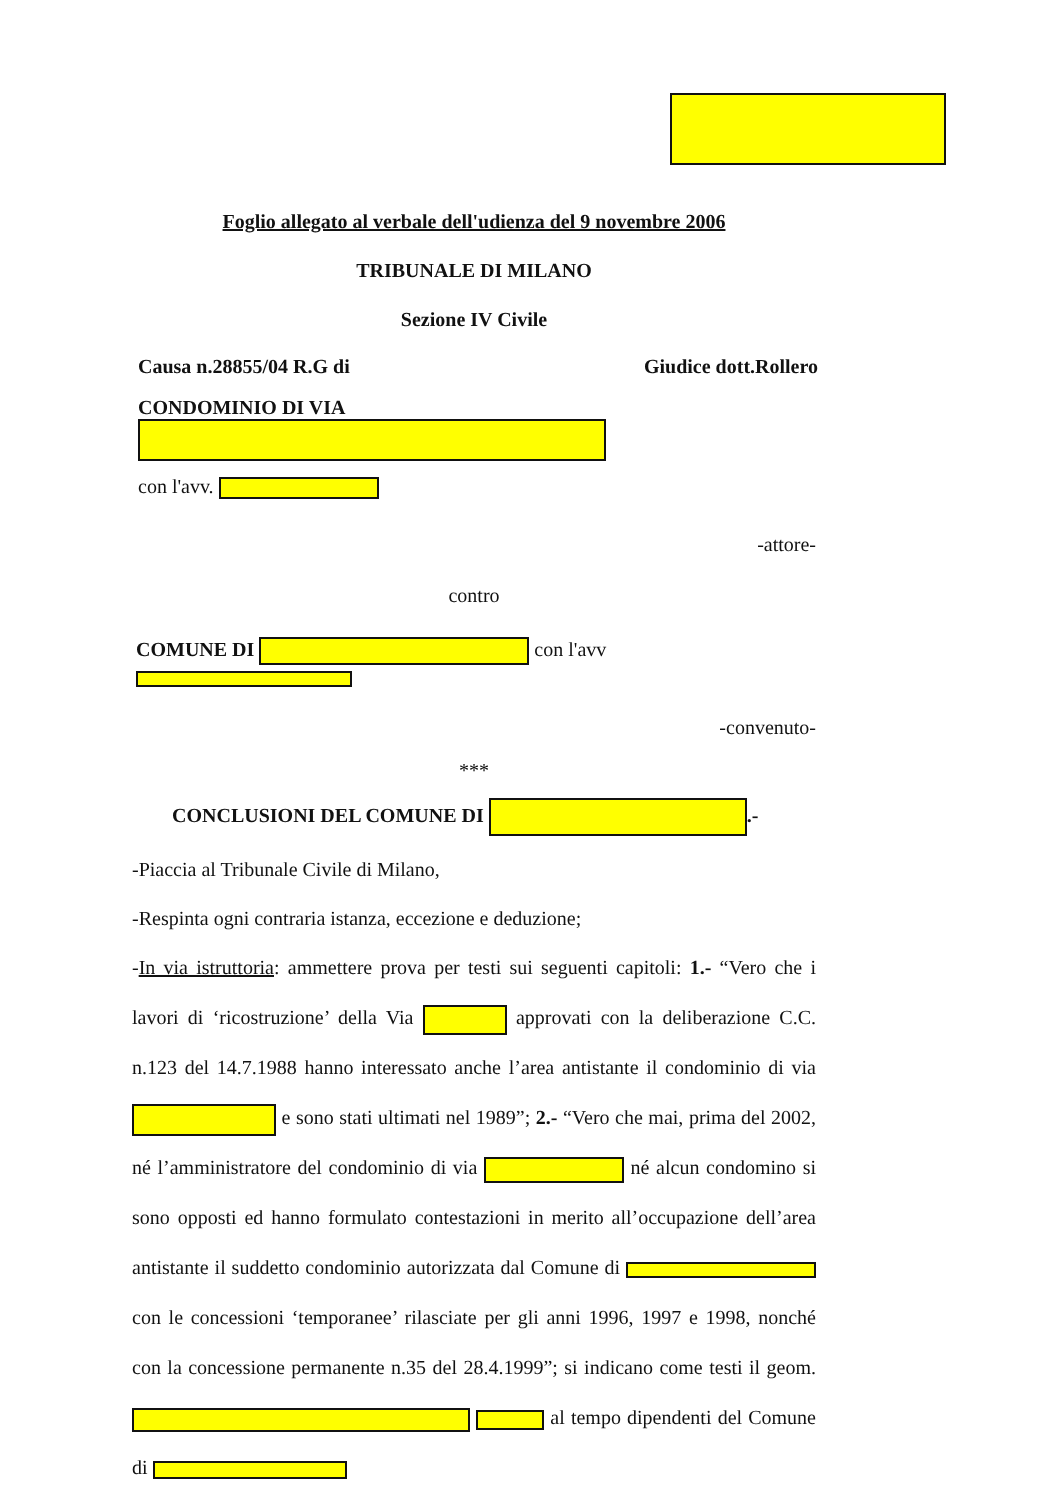Foglio allegato al verbale dell'udienza del 9 novembre 2006
TRIBUNALE DI MILANO
Sezione IV Civile
Causa n.28855/04 R.G di Giudice dott.Rollero
CONDOMINIO DI VIA
con l'avv.
-attore-
contro
COMUNE DI con l'avv
-convenuto-
***
CONCLUSIONI DEL COMUNE DI .-
-Piaccia al Tribunale Civile di Milano,
-Respinta ogni contraria istanza, eccezione e deduzione;
-In via istruttoria: ammettere prova per testi sui seguenti capitoli: 1.- “Vero che i lavori di ‘ricostruzione’ della Via approvati con la deliberazione C.C. n.123 del 14.7.1988 hanno interessato anche l’area antistante il condominio di via e sono stati ultimati nel 1989”; 2.- “Vero che mai, prima del 2002, né l’amministratore del condominio di via né alcun condomino si sono opposti ed hanno formulato contestazioni in merito all’occupazione dell’area antistante il suddetto condominio autorizzata dal Comune di con le concessioni ‘temporanee’ rilasciate per gli anni 1996, 1997 e 1998, nonché con la concessione permanente n.35 del 28.4.1999”; si indicano come testi il geom. al tempo dipendenti del Comune di